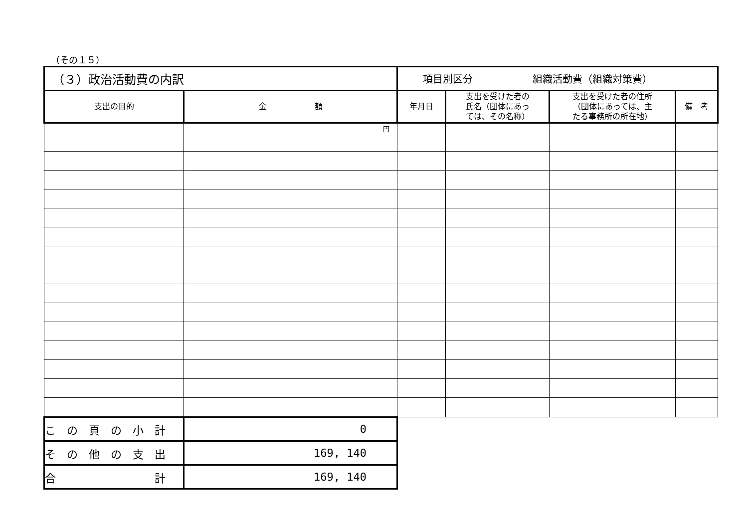（その１５）
| （３）政治活動費の内訳 | | 項目別区分 組織活動費（組織対策費） | | | |
| 支出の目的 | 金 額 | 年月日 | 支出を受けた者の 氏名（団体にあっ ては、その名称） | 支出を受けた者の住所 （団体にあっては、主 たる事務所の所在地） | 備 考 |
| | 円 | | | | |
| こ の 頁 の 小 計 | 0 | | | | |
| そ の 他 の 支 出 | 169, 140 | | | | |
| 合 計 | 169, 140 | | | | |